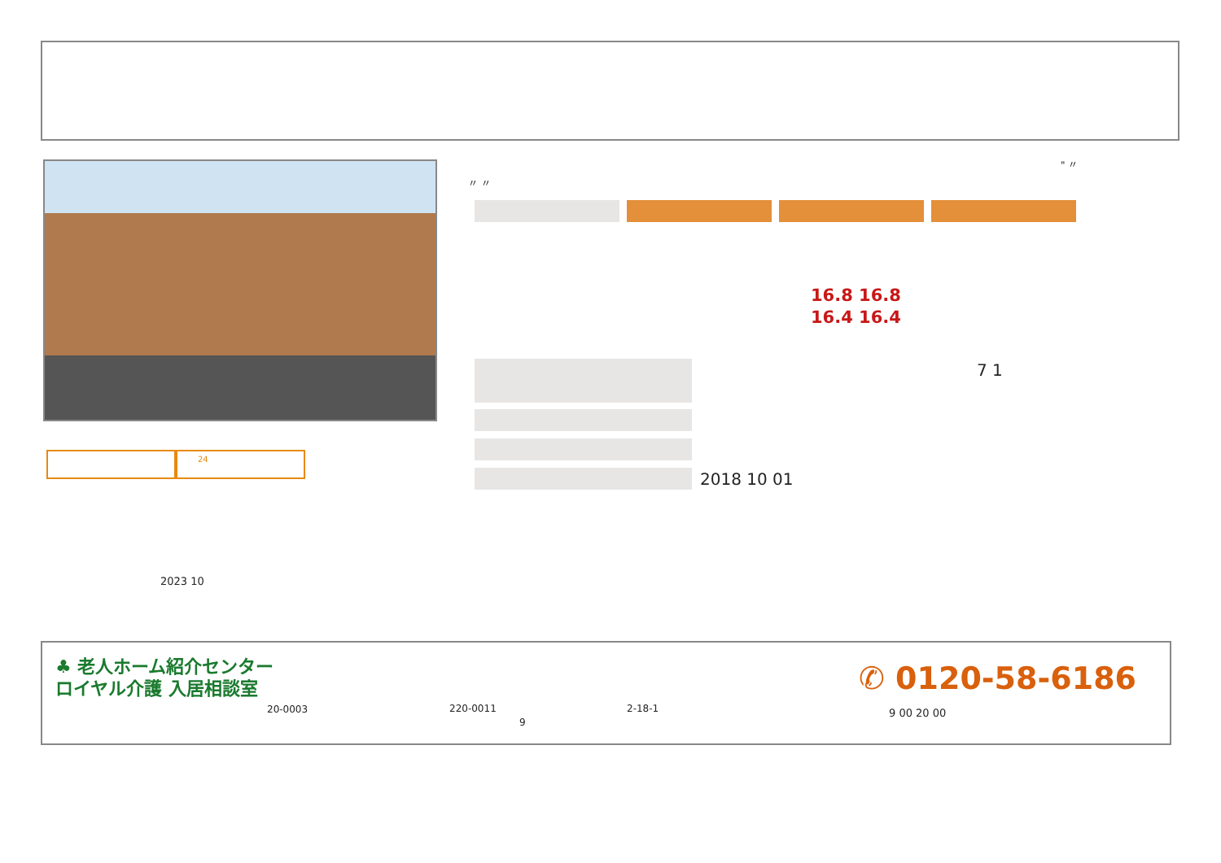" 〃
〃 〃
16.8 16.8
16.4 16.4
7 1
2018 10 01
24
2023 10
♣ 老人ホーム紹介センター
ロイヤル介護 入居相談室
20-0003 220-0011 2-18-1
9
✆ 0120-58-6186
9 00 20 00